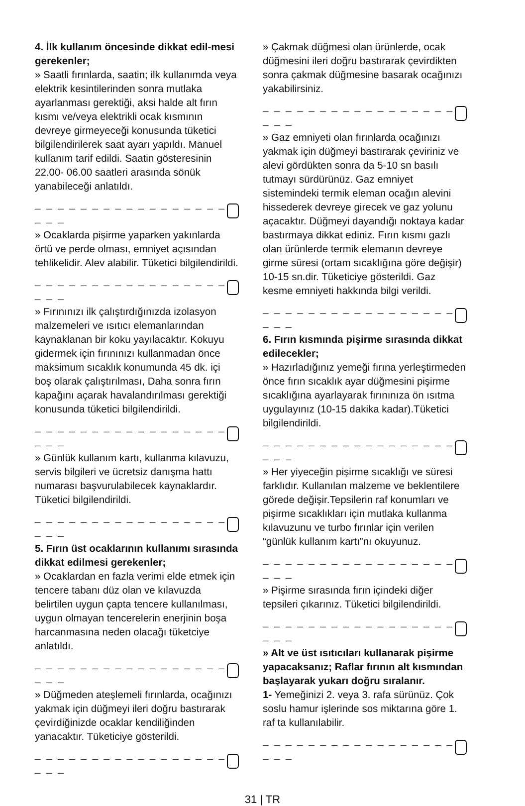4. İlk kullanım öncesinde dikkat edil-mesi gerekenler;
» Saatli fırınlarda, saatin; ilk kullanımda veya elektrik kesintilerinden sonra mutlaka ayarlanması gerektiği, aksi halde alt fırın kısmı ve/veya elektrikli ocak kısmının devreye girmeyeceği konusunda tüketici bilgilendirilerek saat ayarı yapıldı. Manuel kullanım tarif edildi. Saatin gösteresinin 22.00- 06.00 saatleri arasında sönük yanabileceği anlatıldı.
_ _ _ _ _ _ _ _ _ _ _ _ _ _ _ _ _ _ _ _
» Ocaklarda pişirme yaparken yakınlarda örtü ve perde olması, emniyet açısından tehlikelidir. Alev alabilir. Tüketici bilgilendirildi.
_ _ _ _ _ _ _ _ _ _ _ _ _ _ _ _ _ _ _ _
» Fırınınızı ilk çalıştırdığınızda izolasyon malzemeleri ve ısıtıcı elemanlarından kaynaklanan bir koku yayılacaktır. Kokuyu gidermek için fırınınızı kullanmadan önce maksimum sıcaklık konumunda 45 dk. içi boş olarak çalıştırılması, Daha sonra fırın kapağını açarak havalandırılması gerektiği konusunda tüketici bilgilendirildi.
_ _ _ _ _ _ _ _ _ _ _ _ _ _ _ _ _ _ _ _
» Günlük kullanım kartı, kullanma kılavuzu, servis bilgileri ve ücretsiz danışma hattı numarası başvurulabilecek kaynaklardır. Tüketici bilgilendirildi.
_ _ _ _ _ _ _ _ _ _ _ _ _ _ _ _ _ _ _ _
5. Fırın üst ocaklarının kullanımı sırasında dikkat edilmesi gerekenler;
» Ocaklardan en fazla verimi elde etmek için tencere tabanı düz olan ve kılavuzda belirtilen uygun çapta tencere kullanılması, uygun olmayan tencerelerin enerjinin boşa harcanmasına neden olacağı tüketciye anlatıldı.
_ _ _ _ _ _ _ _ _ _ _ _ _ _ _ _ _ _ _ _
» Düğmeden ateşlemeli fırınlarda, ocağınızı yakmak için düğmeyi ileri doğru bastırarak çevirdiğinizde ocaklar kendiliğinden yanacaktır. Tüketiciye gösterildi.
_ _ _ _ _ _ _ _ _ _ _ _ _ _ _ _ _ _ _ _
» Çakmak düğmesi olan ürünlerde, ocak düğmesini ileri doğru bastırarak çevirdikten sonra çakmak düğmesine basarak ocağınızı yakabilirsiniz.
_ _ _ _ _ _ _ _ _ _ _ _ _ _ _ _ _ _ _ _
» Gaz emniyeti olan fırınlarda ocağınızı yakmak için düğmeyi bastırarak çeviriniz ve alevi gördükten sonra da 5-10 sn basılı tutmayı sürdürünüz. Gaz emniyet sistemindeki termik eleman ocağın alevini hissederek devreye girecek ve gaz yolunu açacaktır. Düğmeyi dayandığı noktaya kadar bastırmaya dikkat ediniz. Fırın kısmı gazlı olan ürünlerde termik elemanın devreye girme süresi (ortam sıcaklığına göre değişir) 10-15 sn.dir. Tüketiciye gösterildi. Gaz kesme emniyeti hakkında bilgi verildi.
_ _ _ _ _ _ _ _ _ _ _ _ _ _ _ _ _ _ _ _
6. Fırın kısmında pişirme sırasında dikkat edilecekler;
» Hazırladığınız yemeği fırına yerleştirmeden önce fırın sıcaklık ayar düğmesini pişirme sıcaklığına ayarlayarak fırınınıza ön ısıtma uygulayınız (10-15 dakika kadar).Tüketici bilgilendirildi.
_ _ _ _ _ _ _ _ _ _ _ _ _ _ _ _ _ _ _ _
» Her yiyeceğin pişirme sıcaklığı ve süresi farklıdır. Kullanılan malzeme ve beklentilere görede değişir.Tepsilerin raf konumları ve pişirme sıcaklıkları için mutlaka kullanma kılavuzunu ve turbo fırınlar için verilen “günlük kullanım kartı”nı okuyunuz.
_ _ _ _ _ _ _ _ _ _ _ _ _ _ _ _ _ _ _ _
» Pişirme sırasında fırın içindeki diğer tepsileri çıkarınız. Tüketici bilgilendirildi.
_ _ _ _ _ _ _ _ _ _ _ _ _ _ _ _ _ _ _ _
» Alt ve üst ısıtıcıları kullanarak pişirme yapacaksanız; Raflar fırının alt kısmından başlayarak yukarı doğru sıralanır.
1- Yemeğinizi 2. veya 3. rafa sürünüz. Çok soslu hamur işlerinde sos miktarına göre 1. raf ta kullanılabilir.
_ _ _ _ _ _ _ _ _ _ _ _ _ _ _ _ _ _ _ _
31 | TR